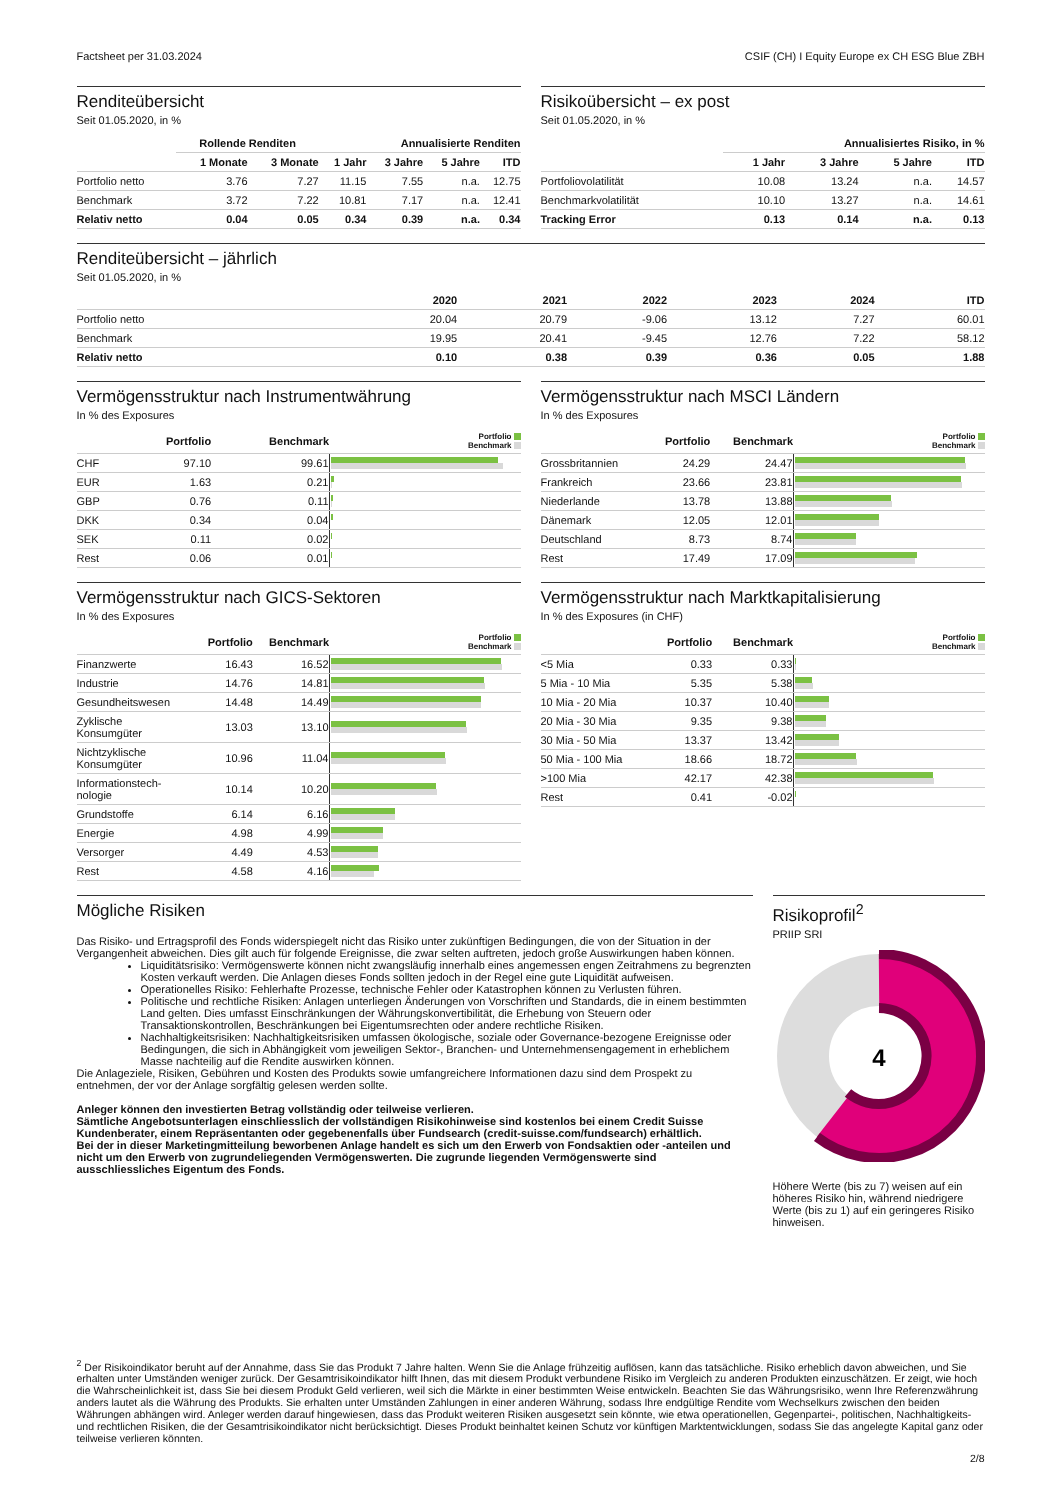Factsheet per 31.03.2024 CSIF (CH) I Equity Europe ex CH ESG Blue ZBH
Renditeübersicht
Seit 01.05.2020, in %
| | Rollende Renditen | | Annualisierte Renditen | | | |
| --- | --- | --- | --- | --- | --- | --- |
| | 1 Monate | 3 Monate | 1 Jahr | 3 Jahre | 5 Jahre | ITD |
| Portfolio netto | 3.76 | 7.27 | 11.15 | 7.55 | n.a. | 12.75 |
| Benchmark | 3.72 | 7.22 | 10.81 | 7.17 | n.a. | 12.41 |
| Relativ netto | 0.04 | 0.05 | 0.34 | 0.39 | n.a. | 0.34 |
Risikoübersicht – ex post
Seit 01.05.2020, in %
| | Annualisiertes Risiko, in % | | | |
| --- | --- | --- | --- | --- |
| | 1 Jahr | 3 Jahre | 5 Jahre | ITD |
| Portfoliovolatilität | 10.08 | 13.24 | n.a. | 14.57 |
| Benchmarkvolatilität | 10.10 | 13.27 | n.a. | 14.61 |
| Tracking Error | 0.13 | 0.14 | n.a. | 0.13 |
Renditeübersicht – jährlich
Seit 01.05.2020, in %
| | 2020 | 2021 | 2022 | 2023 | 2024 | ITD |
| --- | --- | --- | --- | --- | --- | --- |
| Portfolio netto | 20.04 | 20.79 | -9.06 | 13.12 | 7.27 | 60.01 |
| Benchmark | 19.95 | 20.41 | -9.45 | 12.76 | 7.22 | 58.12 |
| Relativ netto | 0.10 | 0.38 | 0.39 | 0.36 | 0.05 | 1.88 |
Vermögensstruktur nach Instrumentwährung
In % des Exposures
| | Portfolio | Benchmark | Portfolio Benchmark |
| --- | --- | --- | --- |
| CHF | 97.10 | 99.61 | |
| EUR | 1.63 | 0.21 | |
| GBP | 0.76 | 0.11 | |
| DKK | 0.34 | 0.04 | |
| SEK | 0.11 | 0.02 | |
| Rest | 0.06 | 0.01 | |
Vermögensstruktur nach MSCI Ländern
In % des Exposures
| | Portfolio | Benchmark | Portfolio Benchmark |
| --- | --- | --- | --- |
| Grossbritannien | 24.29 | 24.47 | |
| Frankreich | 23.66 | 23.81 | |
| Niederlande | 13.78 | 13.88 | |
| Dänemark | 12.05 | 12.01 | |
| Deutschland | 8.73 | 8.74 | |
| Rest | 17.49 | 17.09 | |
Vermögensstruktur nach GICS-Sektoren
In % des Exposures
| | Portfolio | Benchmark | Portfolio Benchmark |
| --- | --- | --- | --- |
| Finanzwerte | 16.43 | 16.52 | |
| Industrie | 14.76 | 14.81 | |
| Gesundheitswesen | 14.48 | 14.49 | |
| Zyklische Konsumgüter | 13.03 | 13.10 | |
| Nichtzyklische Konsumgüter | 10.96 | 11.04 | |
| Informationstech- nologie | 10.14 | 10.20 | |
| Grundstoffe | 6.14 | 6.16 | |
| Energie | 4.98 | 4.99 | |
| Versorger | 4.49 | 4.53 | |
| Rest | 4.58 | 4.16 | |
Vermögensstruktur nach Marktkapitalisierung
In % des Exposures (in CHF)
| | Portfolio | Benchmark | Portfolio Benchmark |
| --- | --- | --- | --- |
| <5 Mia | 0.33 | 0.33 | |
| 5 Mia - 10 Mia | 5.35 | 5.38 | |
| 10 Mia - 20 Mia | 10.37 | 10.40 | |
| 20 Mia - 30 Mia | 9.35 | 9.38 | |
| 30 Mia - 50 Mia | 13.37 | 13.42 | |
| 50 Mia - 100 Mia | 18.66 | 18.72 | |
| >100 Mia | 42.17 | 42.38 | |
| Rest | 0.41 | -0.02 | |
Mögliche Risiken
Das Risiko- und Ertragsprofil des Fonds widerspiegelt nicht das Risiko unter zukünftigen Bedingungen, die von der Situation in der Vergangenheit abweichen. Dies gilt auch für folgende Ereignisse, die zwar selten auftreten, jedoch große Auswirkungen haben können.
Liquiditätsrisiko: Vermögenswerte können nicht zwangsläufig innerhalb eines angemessen engen Zeitrahmens zu begrenzten Kosten verkauft werden. Die Anlagen dieses Fonds sollten jedoch in der Regel eine gute Liquidität aufweisen.
Operationelles Risiko: Fehlerhafte Prozesse, technische Fehler oder Katastrophen können zu Verlusten führen.
Politische und rechtliche Risiken: Anlagen unterliegen Änderungen von Vorschriften und Standards, die in einem bestimmten Land gelten. Dies umfasst Einschränkungen der Währungskonvertibilität, die Erhebung von Steuern oder Transaktionskontrollen, Beschränkungen bei Eigentumsrechten oder andere rechtliche Risiken.
Nachhaltigkeitsrisiken: Nachhaltigkeitsrisiken umfassen ökologische, soziale oder Governance-bezogene Ereignisse oder Bedingungen, die sich in Abhängigkeit vom jeweiligen Sektor-, Branchen- und Unternehmensengagement in erheblichem Masse nachteilig auf die Rendite auswirken können.
Die Anlageziele, Risiken, Gebühren und Kosten des Produkts sowie umfangreichere Informationen dazu sind dem Prospekt zu entnehmen, der vor der Anlage sorgfältig gelesen werden sollte.
Anleger können den investierten Betrag vollständig oder teilweise verlieren.
Sämtliche Angebotsunterlagen einschliesslich der vollständigen Risikohinweise sind kostenlos bei einem Credit Suisse Kundenberater, einem Repräsentanten oder gegebenenfalls über Fundsearch (credit-suisse.com/fundsearch) erhältlich.
Bei der in dieser Marketingmitteilung beworbenen Anlage handelt es sich um den Erwerb von Fondsaktien oder -anteilen und nicht um den Erwerb von zugrundeliegenden Vermögenswerten. Die zugrunde liegenden Vermögenswerte sind ausschliessliches Eigentum des Fonds.
Risikoprofil<sup>2</sup>
PRIIP SRI
4
Höhere Werte (bis zu 7) weisen auf ein höheres Risiko hin, während niedrigere Werte (bis zu 1) auf ein geringeres Risiko hinweisen.
<sup>2</sup> Der Risikoindikator beruht auf der Annahme, dass Sie das Produkt 7 Jahre halten. Wenn Sie die Anlage frühzeitig auflösen, kann das tatsächliche. Risiko erheblich davon abweichen, und Sie erhalten unter Umständen weniger zurück. Der Gesamtrisikoindikator hilft Ihnen, das mit diesem Produkt verbundene Risiko im Vergleich zu anderen Produkten einzuschätzen. Er zeigt, wie hoch die Wahrscheinlichkeit ist, dass Sie bei diesem Produkt Geld verlieren, weil sich die Märkte in einer bestimmten Weise entwickeln. Beachten Sie das Währungsrisiko, wenn Ihre Referenzwährung anders lautet als die Währung des Produkts. Sie erhalten unter Umständen Zahlungen in einer anderen Währung, sodass Ihre endgültige Rendite vom Wechselkurs zwischen den beiden Währungen abhängen wird. Anleger werden darauf hingewiesen, dass das Produkt weiteren Risiken ausgesetzt sein könnte, wie etwa operationellen, Gegenpartei-, politischen, Nachhaltigkeits- und rechtlichen Risiken, die der Gesamtrisikoindikator nicht berücksichtigt. Dieses Produkt beinhaltet keinen Schutz vor künftigen Marktentwicklungen, sodass Sie das angelegte Kapital ganz oder teilweise verlieren könnten.
2/8